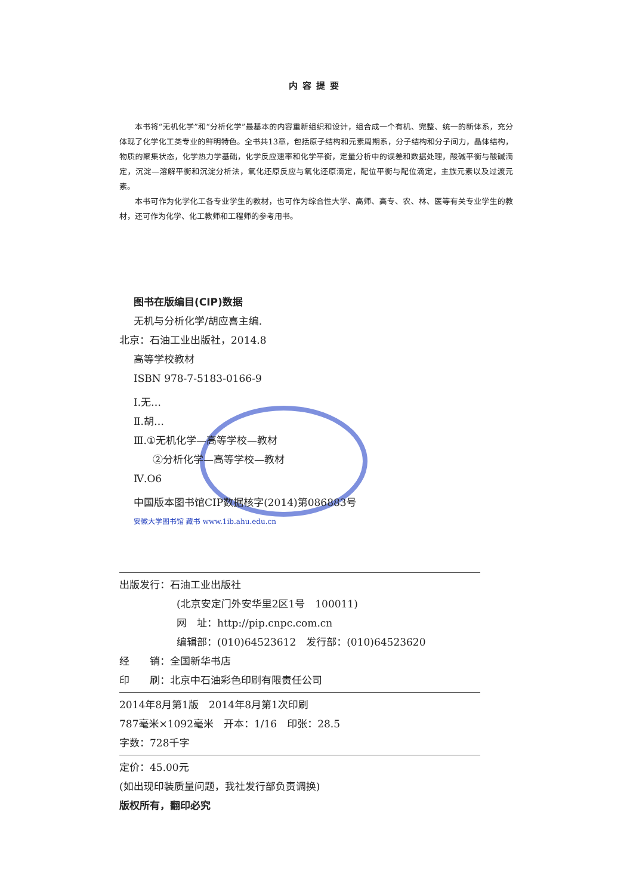内容提要
本书将“无机化学”和“分析化学”最基本的内容重新组织和设计，组合成一个有机、完整、统一的新体系，充分体现了化学化工类专业的鲜明特色。全书共13章，包括原子结构和元素周期系，分子结构和分子间力，晶体结构，物质的聚集状态，化学热力学基础，化学反应速率和化学平衡，定量分析中的误差和数据处理，酸碱平衡与酸碱滴定，沉淀—溶解平衡和沉淀分析法，氧化还原反应与氧化还原滴定，配位平衡与配位滴定，主族元素以及过渡元素。
本书可作为化学化工各专业学生的教材，也可作为综合性大学、高师、高专、农、林、医等有关专业学生的教材，还可作为化学、化工教师和工程师的参考用书。
图书在版编目(CIP)数据
无机与分析化学/胡应喜主编.
北京：石油工业出版社，2014.8
高等学校教材
ISBN 978-7-5183-0166-9
Ⅰ.无…
Ⅱ.胡…
Ⅲ.①无机化学—高等学校—教材
②分析化学—高等学校—教材
Ⅳ.O6
中国版本图书馆CIP数据核字(2014)第086883号
安徽大学图书馆 藏书 www.1ib.ahu.edu.cn
出版发行：石油工业出版社
(北京安定门外安华里2区1号　100011)
网　址：http://pip.cnpc.com.cn
编辑部：(010)64523612　发行部：(010)64523620
经　　销：全国新华书店
印　　刷：北京中石油彩色印刷有限责任公司
2014年8月第1版　2014年8月第1次印刷
787毫米×1092毫米　开本：1/16　印张：28.5
字数：728千字
定价：45.00元
(如出现印装质量问题，我社发行部负责调换)
版权所有，翻印必究